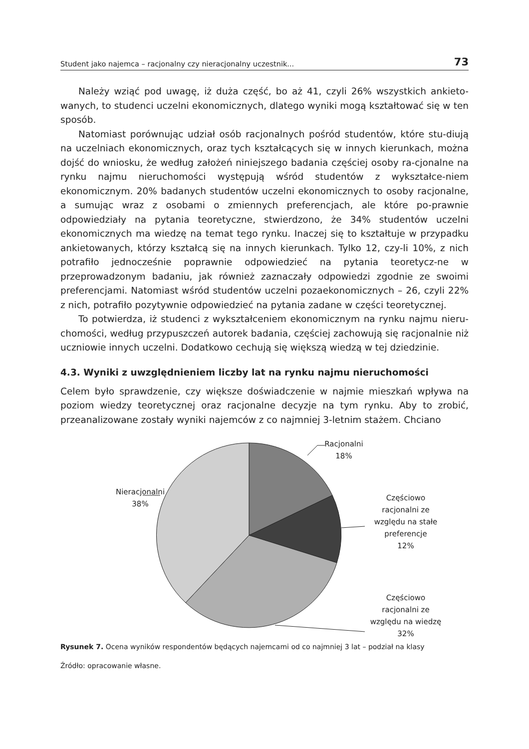Student jako najemca – racjonalny czy nieracjonalny uczestnik... 73
Należy wziąć pod uwagę, iż duża część, bo aż 41, czyli 26% wszystkich ankieto-wanych, to studenci uczelni ekonomicznych, dlatego wyniki mogą kształtować się w ten sposób.
Natomiast porównując udział osób racjonalnych pośród studentów, które stu-diują na uczelniach ekonomicznych, oraz tych kształcących się w innych kierunkach, można dojść do wniosku, że według założeń niniejszego badania częściej osoby ra-cjonalne na rynku najmu nieruchomości występują wśród studentów z wykształce-niem ekonomicznym. 20% badanych studentów uczelni ekonomicznych to osoby racjonalne, a sumując wraz z osobami o zmiennych preferencjach, ale które po-prawnie odpowiedziały na pytania teoretyczne, stwierdzono, że 34% studentów uczelni ekonomicznych ma wiedzę na temat tego rynku. Inaczej się to kształtuje w przypadku ankietowanych, którzy kształcą się na innych kierunkach. Tylko 12, czy-li 10%, z nich potrafiło jednocześnie poprawnie odpowiedzieć na pytania teoretycz-ne w przeprowadzonym badaniu, jak również zaznaczały odpowiedzi zgodnie ze swoimi preferencjami. Natomiast wśród studentów uczelni pozaekonomicznych – 26, czyli 22% z nich, potrafiło pozytywnie odpowiedzieć na pytania zadane w części teoretycznej.
To potwierdza, iż studenci z wykształceniem ekonomicznym na rynku najmu nieru-chomości, według przypuszczeń autorek badania, częściej zachowują się racjonalnie niż uczniowie innych uczelni. Dodatkowo cechują się większą wiedzą w tej dziedzinie.
4.3. Wyniki z uwzględnieniem liczby lat na rynku najmu nieruchomości
Celem było sprawdzenie, czy większe doświadczenie w najmie mieszkań wpływa na poziom wiedzy teoretycznej oraz racjonalne decyzje na tym rynku. Aby to zrobić, przeanalizowane zostały wyniki najemców z co najmniej 3-letnim stażem. Chciano
Racjonalni
18%
Częściowo
racjonalni ze
względu na stałe
preferencje
12%
Częściowo
racjonalni ze
względu na wiedzę
32%
Nieracjonalni
38%
Rysunek 7. Ocena wyników respondentów będących najemcami od co najmniej 3 lat – podział na klasy
Źródło: opracowanie własne.